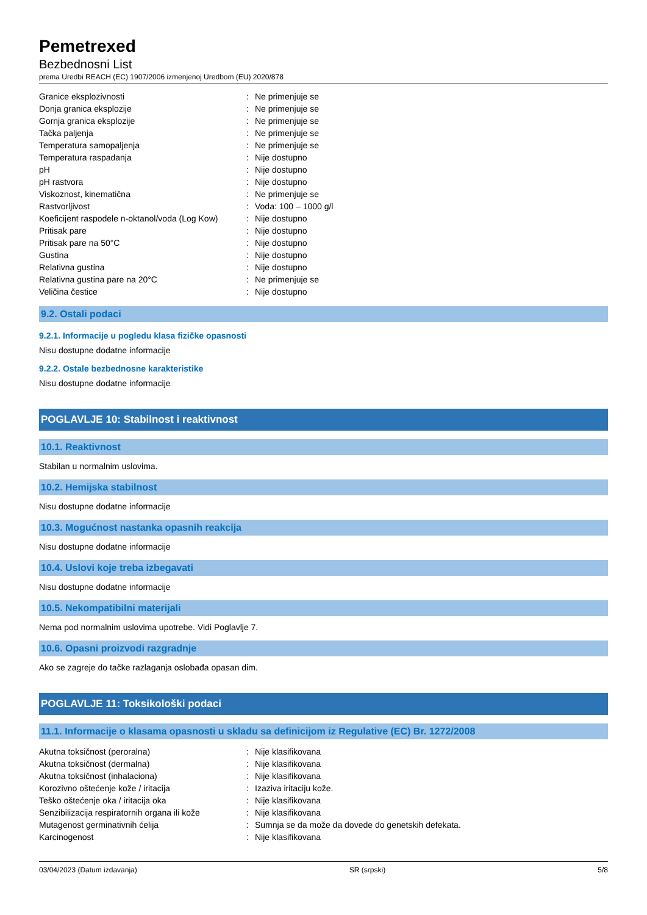Pemetrexed
Bezbednosni List
prema Uredbi REACH (EC) 1907/2006 izmenjenoj Uredbom (EU) 2020/878
| Granice eksplozivnosti | : | Ne primenjuje se |
| Donja granica eksplozije | : | Ne primenjuje se |
| Gornja granica eksplozije | : | Ne primenjuje se |
| Tačka paljenja | : | Ne primenjuje se |
| Temperatura samopaljenja | : | Ne primenjuje se |
| Temperatura raspadanja | : | Nije dostupno |
| pH | : | Nije dostupno |
| pH rastvora | : | Nije dostupno |
| Viskoznost, kinematična | : | Ne primenjuje se |
| Rastvorljivost | : | Voda: 100 – 1000 g/l |
| Koeficijent raspodele n-oktanol/voda (Log Kow) | : | Nije dostupno |
| Pritisak pare | : | Nije dostupno |
| Pritisak pare na 50°C | : | Nije dostupno |
| Gustina | : | Nije dostupno |
| Relativna gustina | : | Nije dostupno |
| Relativna gustina pare na 20°C | : | Ne primenjuje se |
| Veličina čestice | : | Nije dostupno |
9.2. Ostali podaci
9.2.1. Informacije u pogledu klasa fizičke opasnosti
Nisu dostupne dodatne informacije
9.2.2. Ostale bezbednosne karakteristike
Nisu dostupne dodatne informacije
POGLAVLJE 10: Stabilnost i reaktivnost
10.1. Reaktivnost
Stabilan u normalnim uslovima.
10.2. Hemijska stabilnost
Nisu dostupne dodatne informacije
10.3. Mogućnost nastanka opasnih reakcija
Nisu dostupne dodatne informacije
10.4. Uslovi koje treba izbegavati
Nisu dostupne dodatne informacije
10.5. Nekompatibilni materijali
Nema pod normalnim uslovima upotrebe. Vidi Poglavlje 7.
10.6. Opasni proizvodi razgradnje
Ako se zagreje do tačke razlaganja oslobađa opasan dim.
POGLAVLJE 11: Toksikološki podaci
11.1. Informacije o klasama opasnosti u skladu sa definicijom iz Regulative (EC) Br. 1272/2008
| Akutna toksičnost (peroralna) | : | Nije klasifikovana |
| Akutna toksičnost (dermalna) | : | Nije klasifikovana |
| Akutna toksičnost (inhalaciona) | : | Nije klasifikovana |
| Korozivno oštećenje kože / iritacija | : | Izaziva iritaciju kože. |
| Teško oštećenje oka / iritacija oka | : | Nije klasifikovana |
| Senzibilizacija respiratornih organa ili kože | : | Nije klasifikovana |
| Mutagenost germinativnih ćelija | : | Sumnja se da može da dovede do genetskih defekata. |
| Karcinogenost | : | Nije klasifikovana |
03/04/2023 (Datum izdavanja) SR (srpski) 5/8